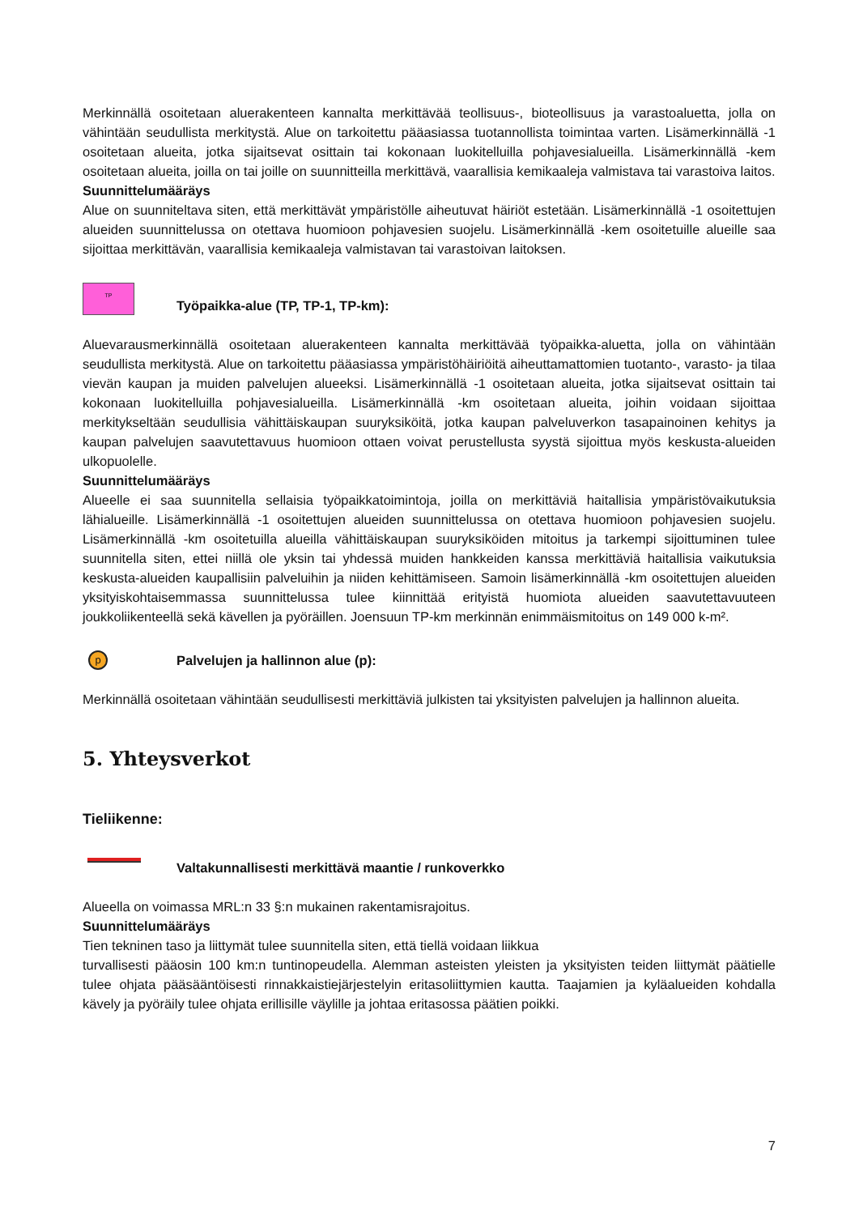Merkinnällä osoitetaan aluerakenteen kannalta merkittävää teollisuus-, bioteollisuus ja varastoaluetta, jolla on vähintään seudullista merkitystä. Alue on tarkoitettu pääasiassa tuotannollista toimintaa varten. Lisämerkinnällä -1 osoitetaan alueita, jotka sijaitsevat osittain tai kokonaan luokitelluilla pohjavesialueilla. Lisämerkinnällä -kem osoitetaan alueita, joilla on tai joille on suunnitteilla merkittävä, vaarallisia kemikaaleja valmistava tai varastoiva laitos.
Suunnittelumääräys
Alue on suunniteltava siten, että merkittävät ympäristölle aiheutuvat häiriöt estetään. Lisämerkinnällä -1 osoitettujen alueiden suunnittelussa on otettava huomioon pohjavesien suojelu. Lisämerkinnällä -kem osoitetuille alueille saa sijoittaa merkittävän, vaarallisia kemikaaleja valmistavan tai varastoivan laitoksen.
TP
Työpaikka-alue (TP, TP-1, TP-km):
Aluevarausmerkinnällä osoitetaan aluerakenteen kannalta merkittävää työpaikka-aluetta, jolla on vähintään seudullista merkitystä. Alue on tarkoitettu pääasiassa ympäristöhäiriöitä aiheuttamattomien tuotanto-, varasto- ja tilaa vievän kaupan ja muiden palvelujen alueeksi. Lisämerkinnällä -1 osoitetaan alueita, jotka sijaitsevat osittain tai kokonaan luokitelluilla pohjavesialueilla. Lisämerkinnällä -km osoitetaan alueita, joihin voidaan sijoittaa merkitykseltään seudullisia vähittäiskaupan suuryksiköitä, jotka kaupan palveluverkon tasapainoinen kehitys ja kaupan palvelujen saavutettavuus huomioon ottaen voivat perustellusta syystä sijoittua myös keskusta-alueiden ulkopuolelle.
Suunnittelumääräys
Alueelle ei saa suunnitella sellaisia työpaikkatoimintoja, joilla on merkittäviä haitallisia ympäristövaikutuksia lähialueille. Lisämerkinnällä -1 osoitettujen alueiden suunnittelussa on otettava huomioon pohjavesien suojelu. Lisämerkinnällä -km osoitetuilla alueilla vähittäiskaupan suuryksiköiden mitoitus ja tarkempi sijoittuminen tulee suunnitella siten, ettei niillä ole yksin tai yhdessä muiden hankkeiden kanssa merkittäviä haitallisia vaikutuksia keskusta-alueiden kaupallisiin palveluihin ja niiden kehittämiseen. Samoin lisämerkinnällä -km osoitettujen alueiden yksityiskohtaisemmassa suunnittelussa tulee kiinnittää erityistä huomiota alueiden saavutettavuuteen joukkoliikenteellä sekä kävellen ja pyöräillen. Joensuun TP-km merkinnän enimmäismitoitus on 149 000 k-m².
p
Palvelujen ja hallinnon alue (p):
Merkinnällä osoitetaan vähintään seudullisesti merkittäviä julkisten tai yksityisten palvelujen ja hallinnon alueita.
5. Yhteysverkot
Tieliikenne:
Valtakunnallisesti merkittävä maantie / runkoverkko
Alueella on voimassa MRL:n 33 §:n mukainen rakentamisrajoitus.
Suunnittelumääräys
Tien tekninen taso ja liittymät tulee suunnitella siten, että tiellä voidaan liikkua
turvallisesti pääosin 100 km:n tuntinopeudella. Alemman asteisten yleisten ja yksityisten teiden liittymät päätielle tulee ohjata pääsääntöisesti rinnakkaistiejärjestelyin eritasoliittymien kautta. Taajamien ja kyläalueiden kohdalla kävely ja pyöräily tulee ohjata erillisille väylille ja johtaa eritasossa päätien poikki.
7